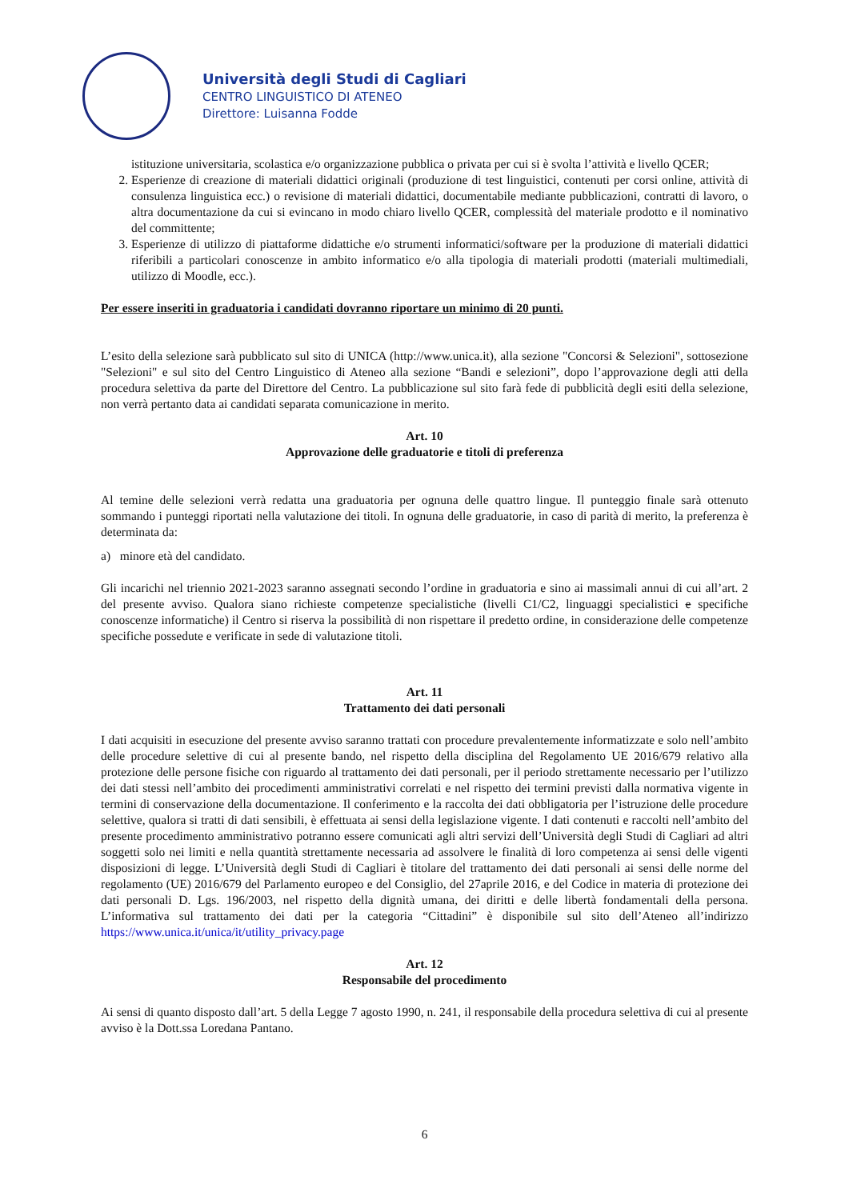Università degli Studi di Cagliari
CENTRO LINGUISTICO DI ATENEO
Direttore: Luisanna Fodde
istituzione universitaria, scolastica e/o organizzazione pubblica o privata per cui si è svolta l’attività e livello QCER;
2. Esperienze di creazione di materiali didattici originali (produzione di test linguistici, contenuti per corsi online, attività di consulenza linguistica ecc.) o revisione di materiali didattici, documentabile mediante pubblicazioni, contratti di lavoro, o altra documentazione da cui si evincano in modo chiaro livello QCER, complessità del materiale prodotto e il nominativo del committente;
3. Esperienze di utilizzo di piattaforme didattiche e/o strumenti informatici/software per la produzione di materiali didattici riferibili a particolari conoscenze in ambito informatico e/o alla tipologia di materiali prodotti (materiali multimediali, utilizzo di Moodle, ecc.).
Per essere inseriti in graduatoria i candidati dovranno riportare un minimo di 20 punti.
L’esito della selezione sarà pubblicato sul sito di UNICA (http://www.unica.it), alla sezione "Concorsi & Selezioni", sottosezione "Selezioni" e sul sito del Centro Linguistico di Ateneo alla sezione “Bandi e selezioni”, dopo l’approvazione degli atti della procedura selettiva da parte del Direttore del Centro. La pubblicazione sul sito farà fede di pubblicità degli esiti della selezione, non verrà pertanto data ai candidati separata comunicazione in merito.
Art. 10
Approvazione delle graduatorie e titoli di preferenza
Al temine delle selezioni verrà redatta una graduatoria per ognuna delle quattro lingue. Il punteggio finale sarà ottenuto sommando i punteggi riportati nella valutazione dei titoli. In ognuna delle graduatorie, in caso di parità di merito, la preferenza è determinata da:
a) minore età del candidato.
Gli incarichi nel triennio 2021-2023 saranno assegnati secondo l’ordine in graduatoria e sino ai massimali annui di cui all’art. 2 del presente avviso. Qualora siano richieste competenze specialistiche (livelli C1/C2, linguaggi specialistici e specifiche conoscenze informatiche) il Centro si riserva la possibilità di non rispettare il predetto ordine, in considerazione delle competenze specifiche possedute e verificate in sede di valutazione titoli.
Art. 11
Trattamento dei dati personali
I dati acquisiti in esecuzione del presente avviso saranno trattati con procedure prevalentemente informatizzate e solo nell’ambito delle procedure selettive di cui al presente bando, nel rispetto della disciplina del Regolamento UE 2016/679 relativo alla protezione delle persone fisiche con riguardo al trattamento dei dati personali, per il periodo strettamente necessario per l’utilizzo dei dati stessi nell’ambito dei procedimenti amministrativi correlati e nel rispetto dei termini previsti dalla normativa vigente in termini di conservazione della documentazione. Il conferimento e la raccolta dei dati obbligatoria per l’istruzione delle procedure selettive, qualora si tratti di dati sensibili, è effettuata ai sensi della legislazione vigente. I dati contenuti e raccolti nell’ambito del presente procedimento amministrativo potranno essere comunicati agli altri servizi dell’Università degli Studi di Cagliari ad altri soggetti solo nei limiti e nella quantità strettamente necessaria ad assolvere le finalità di loro competenza ai sensi delle vigenti disposizioni di legge. L’Università degli Studi di Cagliari è titolare del trattamento dei dati personali ai sensi delle norme del regolamento (UE) 2016/679 del Parlamento europeo e del Consiglio, del 27aprile 2016, e del Codice in materia di protezione dei dati personali D. Lgs. 196/2003, nel rispetto della dignità umana, dei diritti e delle libertà fondamentali della persona. L’informativa sul trattamento dei dati per la categoria “Cittadini” è disponibile sul sito dell’Ateneo all’indirizzo https://www.unica.it/unica/it/utility_privacy.page
Art. 12
Responsabile del procedimento
Ai sensi di quanto disposto dall’art. 5 della Legge 7 agosto 1990, n. 241, il responsabile della procedura selettiva di cui al presente avviso è la Dott.ssa Loredana Pantano.
6